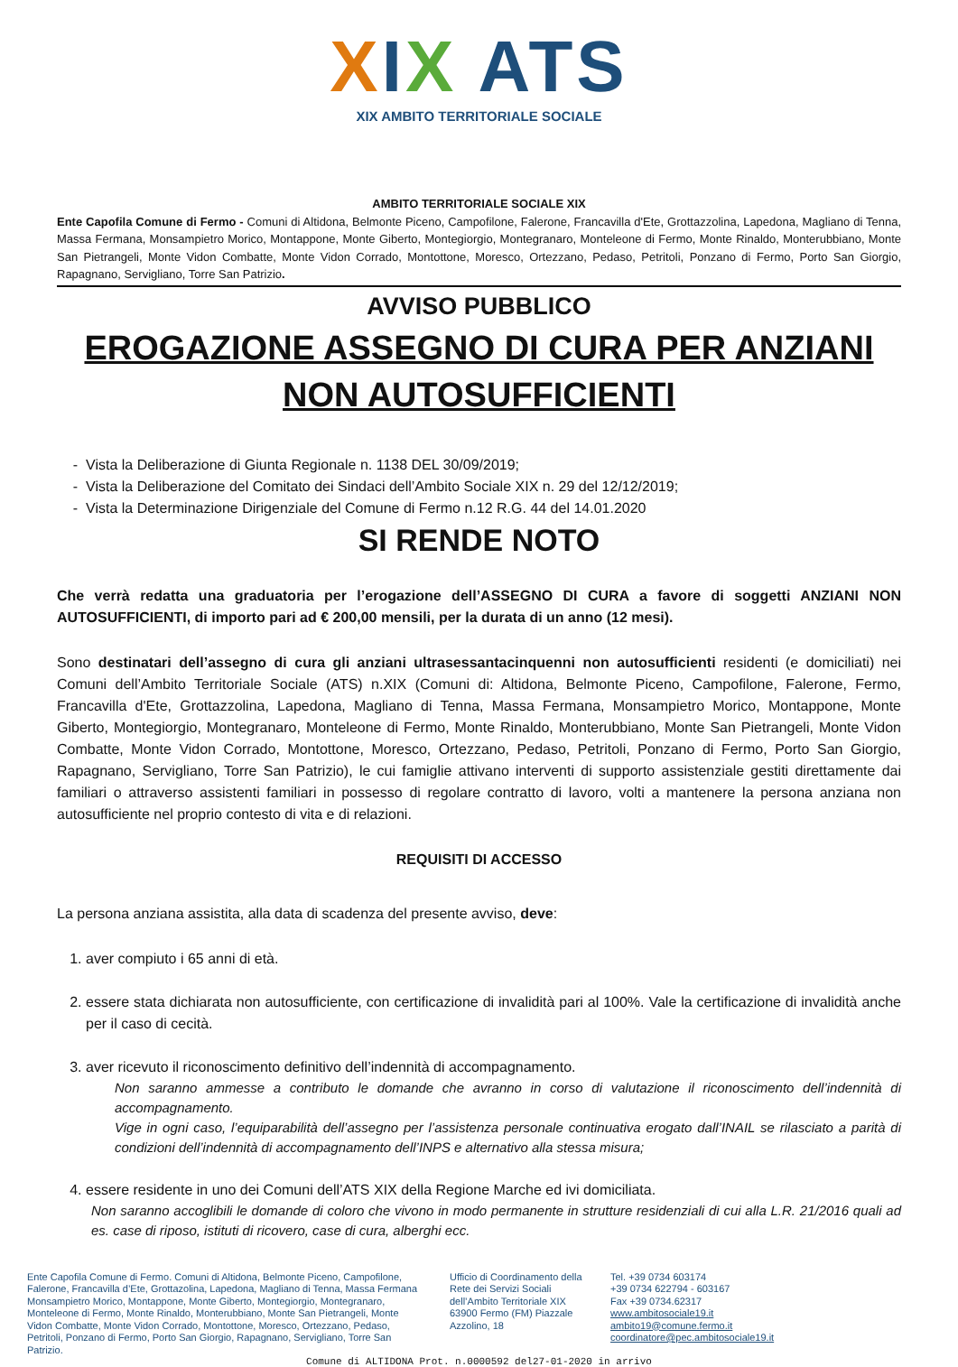XIX ATS
XIX AMBITO TERRITORIALE SOCIALE
AMBITO TERRITORIALE SOCIALE XIX
Ente Capofila Comune di Fermo - Comuni di Altidona, Belmonte Piceno, Campofilone, Falerone, Francavilla d'Ete, Grottazzolina, Lapedona, Magliano di Tenna, Massa Fermana, Monsampietro Morico, Montappone, Monte Giberto, Montegiorgio, Montegranaro, Monteleone di Fermo, Monte Rinaldo, Monterubbiano, Monte San Pietrangeli, Monte Vidon Combatte, Monte Vidon Corrado, Montottone, Moresco, Ortezzano, Pedaso, Petritoli, Ponzano di Fermo, Porto San Giorgio, Rapagnano, Servigliano, Torre San Patrizio.
AVVISO PUBBLICO
EROGAZIONE ASSEGNO DI CURA PER ANZIANI NON AUTOSUFFICIENTI
Vista la Deliberazione di Giunta Regionale n. 1138 DEL 30/09/2019;
Vista la Deliberazione del Comitato dei Sindaci dell’Ambito Sociale XIX n. 29 del 12/12/2019;
Vista la Determinazione Dirigenziale del Comune di Fermo n.12 R.G. 44 del 14.01.2020
SI RENDE NOTO
Che verrà redatta una graduatoria per l’erogazione dell’ASSEGNO DI CURA a favore di soggetti ANZIANI NON AUTOSUFFICIENTI, di importo pari ad € 200,00 mensili, per la durata di un anno (12 mesi).
Sono destinatari dell’assegno di cura gli anziani ultrasessantacinquenni non autosufficienti residenti (e domiciliati) nei Comuni dell’Ambito Territoriale Sociale (ATS) n.XIX (Comuni di: Altidona, Belmonte Piceno, Campofilone, Falerone, Fermo, Francavilla d'Ete, Grottazzolina, Lapedona, Magliano di Tenna, Massa Fermana, Monsampietro Morico, Montappone, Monte Giberto, Montegiorgio, Montegranaro, Monteleone di Fermo, Monte Rinaldo, Monterubbiano, Monte San Pietrangeli, Monte Vidon Combatte, Monte Vidon Corrado, Montottone, Moresco, Ortezzano, Pedaso, Petritoli, Ponzano di Fermo, Porto San Giorgio, Rapagnano, Servigliano, Torre San Patrizio), le cui famiglie attivano interventi di supporto assistenziale gestiti direttamente dai familiari o attraverso assistenti familiari in possesso di regolare contratto di lavoro, volti a mantenere la persona anziana non autosufficiente nel proprio contesto di vita e di relazioni.
REQUISITI DI ACCESSO
La persona anziana assistita, alla data di scadenza del presente avviso, deve:
1. aver compiuto i 65 anni di età.
2. essere stata dichiarata non autosufficiente, con certificazione di invalidità pari al 100%. Vale la certificazione di invalidità anche per il caso di cecità.
3. aver ricevuto il riconoscimento definitivo dell’indennità di accompagnamento.
Non saranno ammesse a contributo le domande che avranno in corso di valutazione il riconoscimento dell’indennità di accompagnamento.
Vige in ogni caso, l’equiparabilità dell’assegno per l’assistenza personale continuativa erogato dall’INAIL se rilasciato a parità di condizioni dell’indennità di accompagnamento dell’INPS e alternativo alla stessa misura;
4. essere residente in uno dei Comuni dell’ATS XIX della Regione Marche ed ivi domiciliata.
Non saranno accoglibili le domande di coloro che vivono in modo permanente in strutture residenziali di cui alla L.R. 21/2016 quali ad es. case di riposo, istituti di ricovero, case di cura, alberghi ecc.
Ente Capofila Comune di Fermo. Comuni di Altidona, Belmonte Piceno, Campofilone, Falerone, Francavilla d’Ete, Grottazolina, Lapedona, Magliano di Tenna, Massa Fermana Monsampietro Morico, Montappone, Monte Giberto, Montegiorgio, Montegranaro, Monteleone di Fermo, Monte Rinaldo, Monterubbiano, Monte San Pietrangeli, Monte Vidon Combatte, Monte Vidon Corrado, Montottone, Moresco, Ortezzano, Pedaso, Petritoli, Ponzano di Fermo, Porto San Giorgio, Rapagnano, Servigliano, Torre San Patrizio.
Ufficio di Coordinamento della Rete dei Servizi Sociali dell’Ambito Territoriale XIX 63900 Fermo (FM) Piazzale Azzolino, 18
Tel. +39 0734 603174
+39 0734 622794 - 603167
Fax +39 0734.62317
www.ambitosociale19.it
ambito19@comune.fermo.it
coordinatore@pec.ambitosociale19.it
Comune di ALTIDONA Prot. n.0000592 del27-01-2020 in arrivo